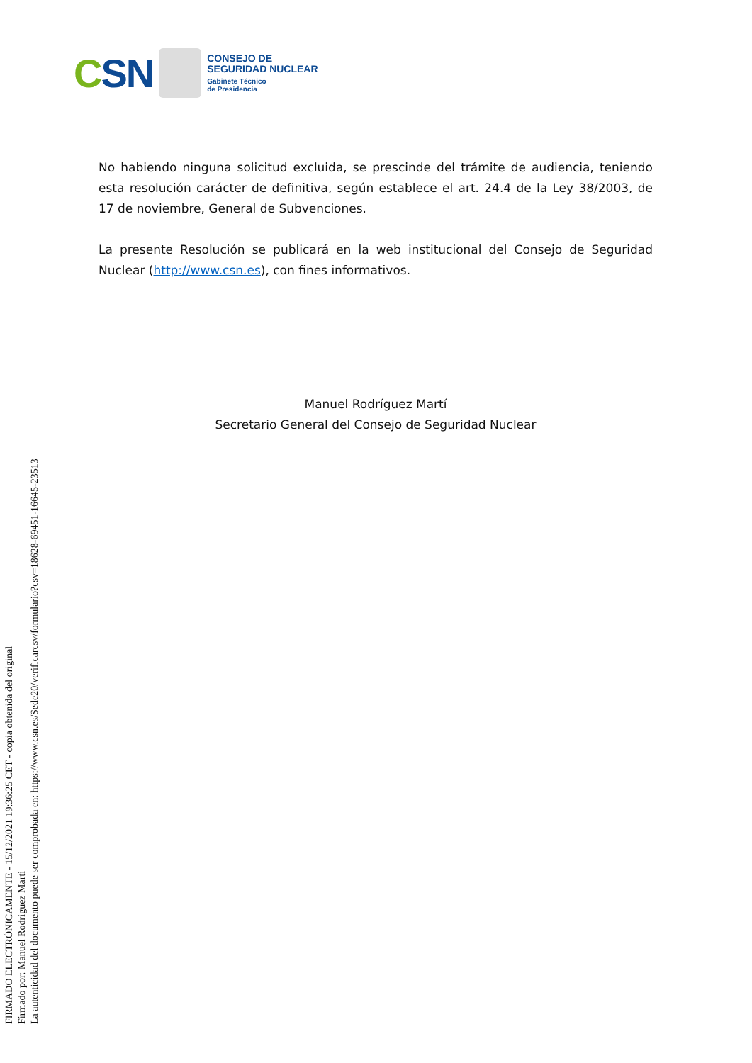CSN
CONSEJO DE
SEGURIDAD NUCLEAR
Gabinete Técnico
de Presidencia
No habiendo ninguna solicitud excluida, se prescinde del trámite de audiencia, teniendo esta resolución carácter de definitiva, según establece el art. 24.4 de la Ley 38/2003, de 17 de noviembre, General de Subvenciones.
La presente Resolución se publicará en la web institucional del Consejo de Seguridad Nuclear (http://www.csn.es), con fines informativos.
Manuel Rodríguez Martí
Secretario General del Consejo de Seguridad Nuclear
FIRMADO ELECTRÓNICAMENTE - 15/12/2021 19:36:25 CET - copia obtenida del original
Firmado por: Manuel Rodriguez Marti
La autenticidad del documento puede ser comprobada en: https://www.csn.es/Sede20/verificarcsv/formulario?csv=18628-69451-16645-23513